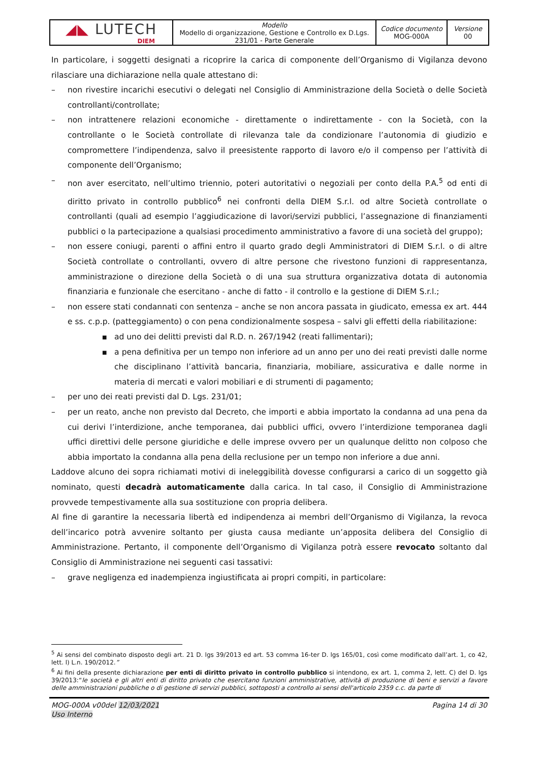| ◢◣ LUTECH DIEM | Modello Modello di organizzazione, Gestione e Controllo ex D.Lgs. 231/01 - Parte Generale | Codice documento MOG-000A | Versione 00 |
In particolare, i soggetti designati a ricoprire la carica di componente dell’Organismo di Vigilanza devono rilasciare una dichiarazione nella quale attestano di:
– non rivestire incarichi esecutivi o delegati nel Consiglio di Amministrazione della Società o delle Società controllanti/controllate;
– non intrattenere relazioni economiche - direttamente o indirettamente - con la Società, con la controllante o le Società controllate di rilevanza tale da condizionare l’autonomia di giudizio e compromettere l’indipendenza, salvo il preesistente rapporto di lavoro e/o il compenso per l’attività di componente dell’Organismo;
– non aver esercitato, nell’ultimo triennio, poteri autoritativi o negoziali per conto della P.A.<sup>5</sup> od enti di diritto privato in controllo pubblico<sup>6</sup> nei confronti della DIEM S.r.l. od altre Società controllate o controllanti (quali ad esempio l’aggiudicazione di lavori/servizi pubblici, l’assegnazione di finanziamenti pubblici o la partecipazione a qualsiasi procedimento amministrativo a favore di una società del gruppo);
– non essere coniugi, parenti o affini entro il quarto grado degli Amministratori di DIEM S.r.l. o di altre Società controllate o controllanti, ovvero di altre persone che rivestono funzioni di rappresentanza, amministrazione o direzione della Società o di una sua struttura organizzativa dotata di autonomia finanziaria e funzionale che esercitano - anche di fatto - il controllo e la gestione di DIEM S.r.l.;
– non essere stati condannati con sentenza – anche se non ancora passata in giudicato, emessa ex art. 444 e ss. c.p.p. (patteggiamento) o con pena condizionalmente sospesa – salvi gli effetti della riabilitazione:
■ ad uno dei delitti previsti dal R.D. n. 267/1942 (reati fallimentari);
■ a pena definitiva per un tempo non inferiore ad un anno per uno dei reati previsti dalle norme che disciplinano l’attività bancaria, finanziaria, mobiliare, assicurativa e dalle norme in materia di mercati e valori mobiliari e di strumenti di pagamento;
– per uno dei reati previsti dal D. Lgs. 231/01;
– per un reato, anche non previsto dal Decreto, che importi e abbia importato la condanna ad una pena da cui derivi l’interdizione, anche temporanea, dai pubblici uffici, ovvero l’interdizione temporanea dagli uffici direttivi delle persone giuridiche e delle imprese ovvero per un qualunque delitto non colposo che abbia importato la condanna alla pena della reclusione per un tempo non inferiore a due anni.
Laddove alcuno dei sopra richiamati motivi di ineleggibilità dovesse configurarsi a carico di un soggetto già nominato, questi decadrà automaticamente dalla carica. In tal caso, il Consiglio di Amministrazione provvede tempestivamente alla sua sostituzione con propria delibera.
Al fine di garantire la necessaria libertà ed indipendenza ai membri dell’Organismo di Vigilanza, la revoca dell’incarico potrà avvenire soltanto per giusta causa mediante un’apposita delibera del Consiglio di Amministrazione. Pertanto, il componente dell’Organismo di Vigilanza potrà essere revocato soltanto dal Consiglio di Amministrazione nei seguenti casi tassativi:
– grave negligenza ed inadempienza ingiustificata ai propri compiti, in particolare:
<sup>5</sup> Ai sensi del combinato disposto degli art. 21 D. lgs 39/2013 ed art. 53 comma 16-ter D. lgs 165/01, così come modificato dall’art. 1, co 42, lett. l) L.n. 190/2012.”
<sup>6</sup> Ai fini della presente dichiarazione per enti di diritto privato in controllo pubblico si intendono, ex art. 1, comma 2, lett. C) del D. lgs 39/2013:“le società e gli altri enti di diritto privato che esercitano funzioni amministrative, attività di produzione di beni e servizi a favore delle amministrazioni pubbliche o di gestione di servizi pubblici, sottoposti a controllo ai sensi dell'articolo 2359 c.c. da parte di
MOG-000A v00del 12/03/2021 Pagina 14 di 30
Uso Interno